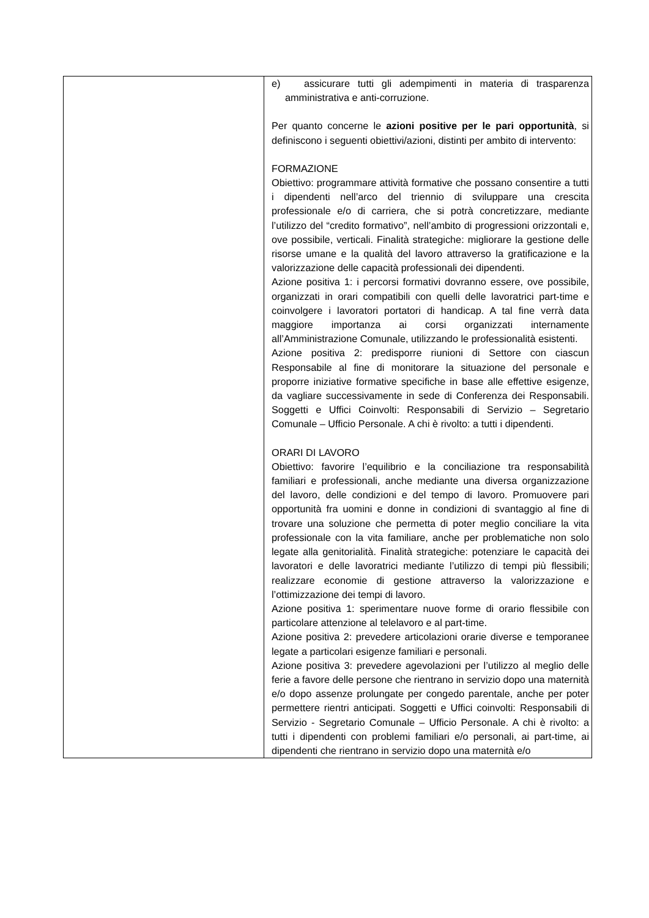| | e) assicurare tutti gli adempimenti in materia di trasparenza amministrativa e anti-corruzione. Per quanto concerne le azioni positive per le pari opportunità , si definiscono i seguenti obiettivi/azioni, distinti per ambito di intervento: FORMAZIONE Obiettivo: programmare attività formative che possano consentire a tutti i dipendenti nell’arco del triennio di sviluppare una crescita professionale e/o di carriera, che si potrà concretizzare, mediante l’utilizzo del “credito formativo”, nell’ambito di progressioni orizzontali e, ove possibile, verticali. Finalità strategiche: migliorare la gestione delle risorse umane e la qualità del lavoro attraverso la gratificazione e la valorizzazione delle capacità professionali dei dipendenti. Azione positiva 1: i percorsi formativi dovranno essere, ove possibile, organizzati in orari compatibili con quelli delle lavoratrici part-time e coinvolgere i lavoratori portatori di handicap. A tal fine verrà data maggiore importanza ai corsi organizzati internamente all’Amministrazione Comunale, utilizzando le professionalità esistenti. Azione positiva 2: predisporre riunioni di Settore con ciascun Responsabile al fine di monitorare la situazione del personale e proporre iniziative formative specifiche in base alle effettive esigenze, da vagliare successivamente in sede di Conferenza dei Responsabili. Soggetti e Uffici Coinvolti: Responsabili di Servizio – Segretario Comunale – Ufficio Personale. A chi è rivolto: a tutti i dipendenti. ORARI DI LAVORO Obiettivo: favorire l’equilibrio e la conciliazione tra responsabilità familiari e professionali, anche mediante una diversa organizzazione del lavoro, delle condizioni e del tempo di lavoro. Promuovere pari opportunità fra uomini e donne in condizioni di svantaggio al fine di trovare una soluzione che permetta di poter meglio conciliare la vita professionale con la vita familiare, anche per problematiche non solo legate alla genitorialità. Finalità strategiche: potenziare le capacità dei lavoratori e delle lavoratrici mediante l’utilizzo di tempi più flessibili; realizzare economie di gestione attraverso la valorizzazione e l’ottimizzazione dei tempi di lavoro. Azione positiva 1: sperimentare nuove forme di orario flessibile con particolare attenzione al telelavoro e al part-time. Azione positiva 2: prevedere articolazioni orarie diverse e temporanee legate a particolari esigenze familiari e personali. Azione positiva 3: prevedere agevolazioni per l’utilizzo al meglio delle ferie a favore delle persone che rientrano in servizio dopo una maternità e/o dopo assenze prolungate per congedo parentale, anche per poter permettere rientri anticipati. Soggetti e Uffici coinvolti: Responsabili di Servizio - Segretario Comunale – Ufficio Personale. A chi è rivolto: a tutti i dipendenti con problemi familiari e/o personali, ai part-time, ai dipendenti che rientrano in servizio dopo una maternità e/o |